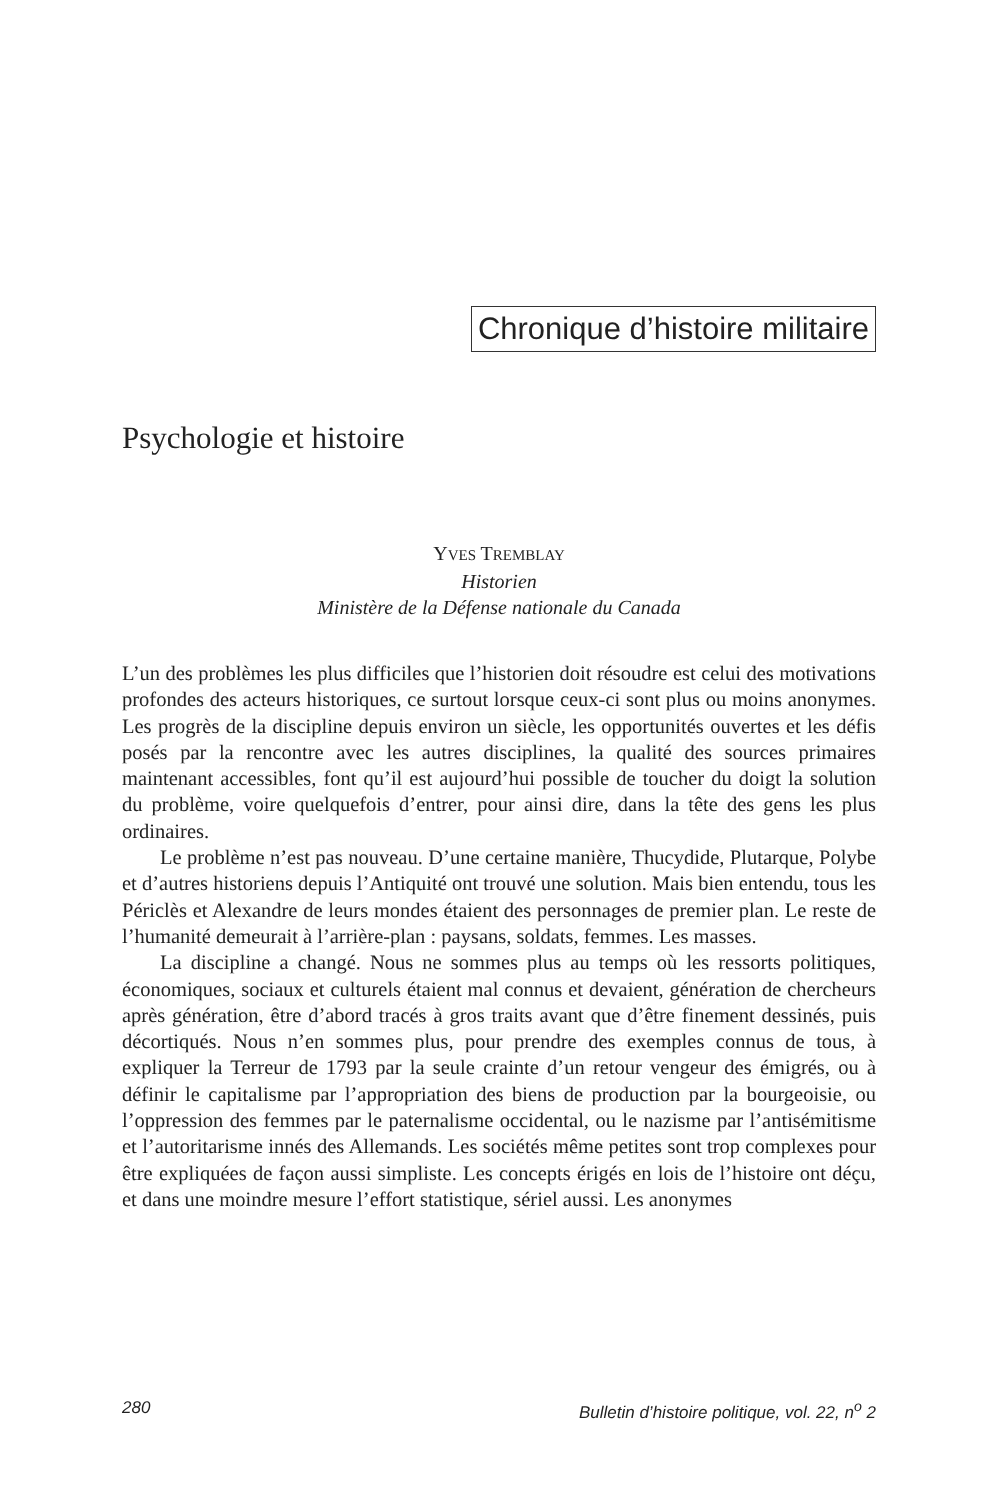Chronique d’histoire militaire
Psychologie et histoire
YVES TREMBLAY
Historien
Ministère de la Défense nationale du Canada
L’un des problèmes les plus difficiles que l’historien doit résoudre est celui des motivations profondes des acteurs historiques, ce surtout lorsque ceux-ci sont plus ou moins anonymes. Les progrès de la discipline depuis environ un siècle, les opportunités ouvertes et les défis posés par la rencontre avec les autres disciplines, la qualité des sources primaires maintenant accessibles, font qu’il est aujourd’hui possible de toucher du doigt la solution du problème, voire quelquefois d’entrer, pour ainsi dire, dans la tête des gens les plus ordinaires.
Le problème n’est pas nouveau. D’une certaine manière, Thucydide, Plutarque, Polybe et d’autres historiens depuis l’Antiquité ont trouvé une solution. Mais bien entendu, tous les Périclès et Alexandre de leurs mondes étaient des personnages de premier plan. Le reste de l’humanité demeurait à l’arrière-plan : paysans, soldats, femmes. Les masses.
La discipline a changé. Nous ne sommes plus au temps où les ressorts politiques, économiques, sociaux et culturels étaient mal connus et devaient, génération de chercheurs après génération, être d’abord tracés à gros traits avant que d’être finement dessinés, puis décortiqués. Nous n’en sommes plus, pour prendre des exemples connus de tous, à expliquer la Terreur de 1793 par la seule crainte d’un retour vengeur des émigrés, ou à définir le capitalisme par l’appropriation des biens de production par la bourgeoisie, ou l’oppression des femmes par le paternalisme occidental, ou le nazisme par l’antisémitisme et l’autoritarisme innés des Allemands. Les sociétés même petites sont trop complexes pour être expliquées de façon aussi simpliste. Les concepts érigés en lois de l’histoire ont déçu, et dans une moindre mesure l’effort statistique, sériel aussi. Les anonymes
280 Bulletin d’histoire politique, vol. 22, n<sup>o</sup> 2